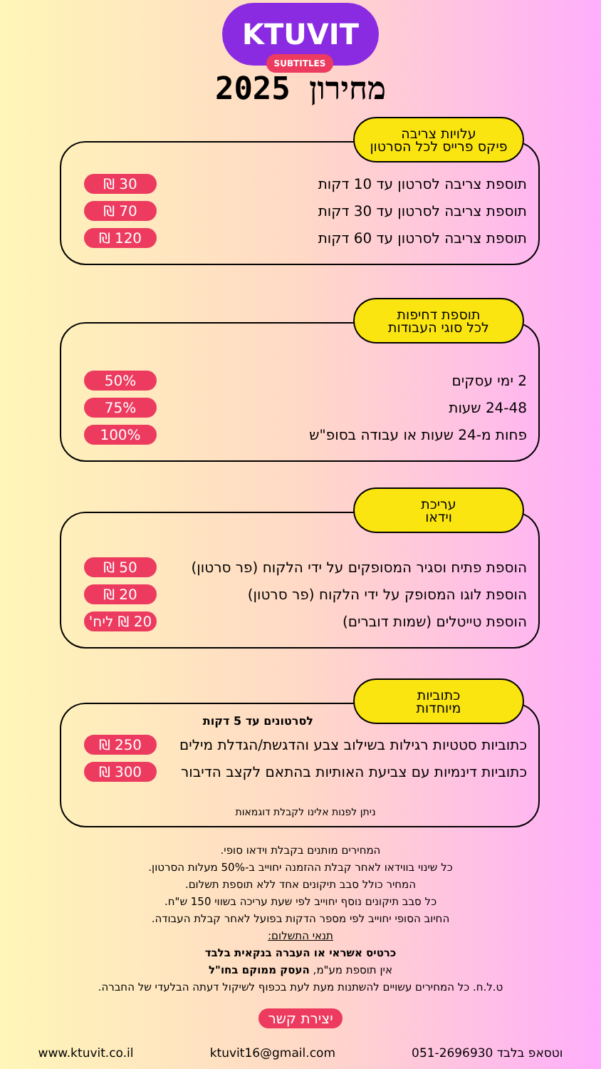KTUVIT
SUBTITLES
מחירון 2025
עלויות צריבה
פיקס פרייס לכל הסרטון
תוספת צריבה לסרטון עד 10 דקות 30 ₪
תוספת צריבה לסרטון עד 30 דקות 70 ₪
תוספת צריבה לסרטון עד 60 דקות 120 ₪
תוספת דחיפות
לכל סוגי העבודות
2 ימי עסקים 50%
24-48 שעות 75%
פחות מ-24 שעות או עבודה בסופ"ש 100%
עריכת
וידאו
הוספת פתיח וסגיר המסופקים על ידי הלקוח (פר סרטון) 50 ₪
הוספת לוגו המסופק על ידי הלקוח (פר סרטון) 20 ₪
הוספת טייטלים (שמות דוברים) 20 ₪ ליח'
כתוביות
מיוחדות
לסרטונים עד 5 דקות
כתוביות סטטיות רגילות בשילוב צבע והדגשת/הגדלת מילים 250 ₪
כתוביות דינמיות עם צביעת האותיות בהתאם לקצב הדיבור 300 ₪
ניתן לפנות אלינו לקבלת דוגמאות
המחירים מותנים בקבלת וידאו סופי.
כל שינוי בווידאו לאחר קבלת ההזמנה יחוייב ב-50% מעלות הסרטון.
המחיר כולל סבב תיקונים אחד ללא תוספת תשלום.
כל סבב תיקונים נוסף יחוייב לפי שעת עריכה בשווי 150 ש"ח.
החיוב הסופי יחוייב לפי מספר הדקות בפועל לאחר קבלת העבודה.
תנאי התשלום:
כרטיס אשראי או העברה בנקאית בלבד
אין תוספת מע"מ, העסק ממוקם בחו"ל
ט.ל.ח. כל המחירים עשויים להשתנות מעת לעת בכפוף לשיקול דעתה הבלעדי של החברה.
יצירת קשר
וטסאפ בלבד 051-2696930 ktuvit16@gmail.com www.ktuvit.co.il